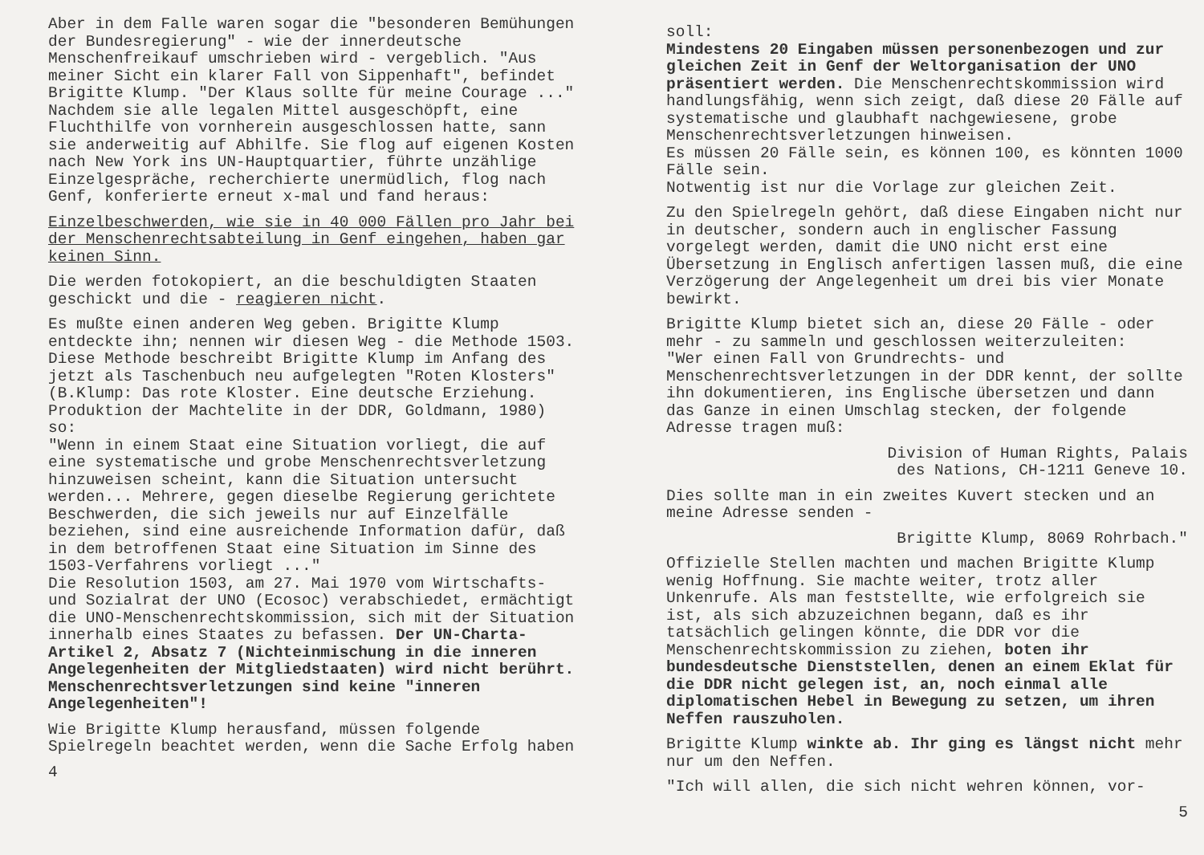Aber in dem Falle waren sogar die "besonderen Bemühungen der Bundesregierung" - wie der innerdeutsche Menschenfreikauf umschrieben wird - vergeblich. "Aus meiner Sicht ein klarer Fall von Sippenhaft", befindet Brigitte Klump. "Der Klaus sollte für meine Courage ..."
Nachdem sie alle legalen Mittel ausgeschöpft, eine Fluchthilfe von vornherein ausgeschlossen hatte, sann sie anderweitig auf Abhilfe. Sie flog auf eigenen Kosten nach New York ins UN-Hauptquartier, führte unzählige Einzelgespräche, recherchierte unermüdlich, flog nach Genf, konferierte erneut x-mal und fand heraus:
Einzelbeschwerden, wie sie in 40 000 Fällen pro Jahr bei der Menschenrechtsabteilung in Genf eingehen, haben gar keinen Sinn.
Die werden fotokopiert, an die beschuldigten Staaten geschickt und die - reagieren nicht.
Es mußte einen anderen Weg geben. Brigitte Klump entdeckte ihn; nennen wir diesen Weg - die Methode 1503. Diese Methode beschreibt Brigitte Klump im Anfang des jetzt als Taschenbuch neu aufgelegten "Roten Klosters" (B.Klump: Das rote Kloster. Eine deutsche Erziehung. Produktion der Machtelite in der DDR, Goldmann, 1980) so:
"Wenn in einem Staat eine Situation vorliegt, die auf eine systematische und grobe Menschenrechtsverletzung hinzuweisen scheint, kann die Situation untersucht werden... Mehrere, gegen dieselbe Regierung gerichtete Beschwerden, die sich jeweils nur auf Einzelfälle beziehen, sind eine ausreichende Information dafür, daß in dem betroffenen Staat eine Situation im Sinne des 1503-Verfahrens vorliegt ..."
Die Resolution 1503, am 27. Mai 1970 vom Wirtschafts- und Sozialrat der UNO (Ecosoc) verabschiedet, ermächtigt die UNO-Menschenrechtskommission, sich mit der Situation innerhalb eines Staates zu befassen. Der UN-Charta-Artikel 2, Absatz 7 (Nichteinmischung in die inneren Angelegenheiten der Mitgliedstaaten) wird nicht berührt. Menschenrechtsverletzungen sind keine "inneren Angelegenheiten"!
Wie Brigitte Klump herausfand, müssen folgende Spielregeln beachtet werden, wenn die Sache Erfolg haben
4
soll:
Mindestens 20 Eingaben müssen personenbezogen und zur gleichen Zeit in Genf der Weltorganisation der UNO präsentiert werden. Die Menschenrechtskommission wird handlungsfähig, wenn sich zeigt, daß diese 20 Fälle auf systematische und glaubhaft nachgewiesene, grobe Menschenrechtsverletzungen hinweisen.
Es müssen 20 Fälle sein, es können 100, es könnten 1000 Fälle sein.
Notwentig ist nur die Vorlage zur gleichen Zeit.
Zu den Spielregeln gehört, daß diese Eingaben nicht nur in deutscher, sondern auch in englischer Fassung vorgelegt werden, damit die UNO nicht erst eine Übersetzung in Englisch anfertigen lassen muß, die eine Verzögerung der Angelegenheit um drei bis vier Monate bewirkt.
Brigitte Klump bietet sich an, diese 20 Fälle - oder mehr - zu sammeln und geschlossen weiterzuleiten:
"Wer einen Fall von Grundrechts- und Menschenrechtsverletzungen in der DDR kennt, der sollte ihn dokumentieren, ins Englische übersetzen und dann das Ganze in einen Umschlag stecken, der folgende Adresse tragen muß:
Division of Human Rights, Palais
des Nations, CH-1211 Geneve 10.
Dies sollte man in ein zweites Kuvert stecken und an meine Adresse senden -
Brigitte Klump, 8069 Rohrbach."
Offizielle Stellen machten und machen Brigitte Klump wenig Hoffnung. Sie machte weiter, trotz aller Unkenrufe. Als man feststellte, wie erfolgreich sie ist, als sich abzuzeichnen begann, daß es ihr tatsächlich gelingen könnte, die DDR vor die Menschenrechtskommission zu ziehen, boten ihr bundesdeutsche Dienststellen, denen an einem Eklat für die DDR nicht gelegen ist, an, noch einmal alle diplomatischen Hebel in Bewegung zu setzen, um ihren Neffen rauszuholen.
Brigitte Klump winkte ab. Ihr ging es längst nicht mehr nur um den Neffen.
"Ich will allen, die sich nicht wehren können, vor-
5